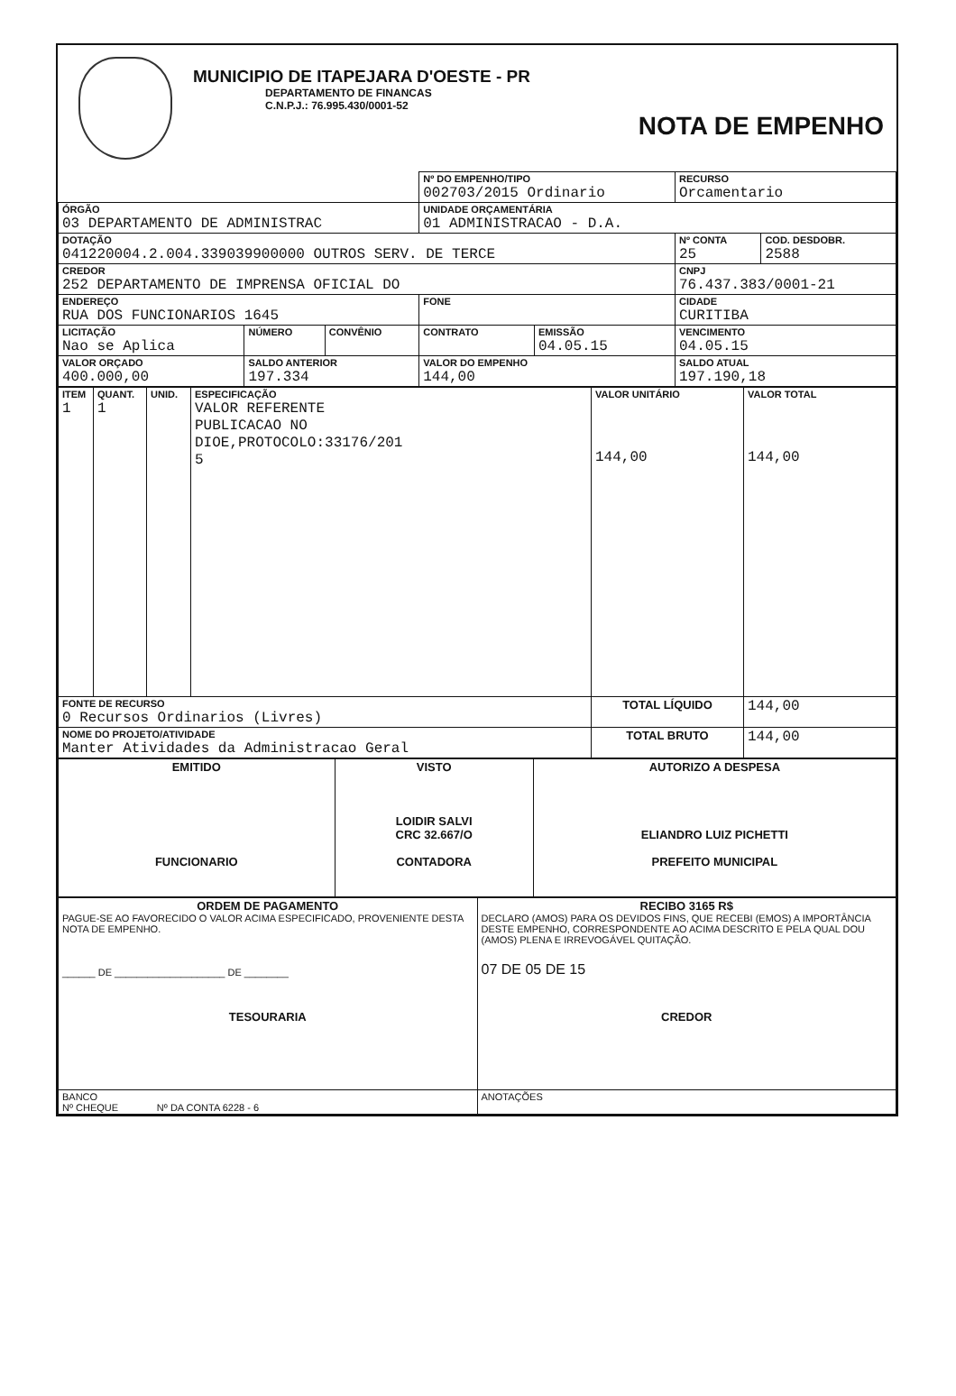MUNICIPIO DE ITAPEJARA D'OESTE - PR
DEPARTAMENTO DE FINANCAS
C.N.P.J.: 76.995.430/0001-52
NOTA DE EMPENHO
| | | | Nº DO EMPENHO/TIPO 002703/2015 Ordinario | | RECURSO Orcamentario | |
| ÓRGÃO 03 DEPARTAMENTO DE ADMINISTRAC | | | UNIDADE ORÇAMENTÁRIA 01 ADMINISTRACAO - D.A. | | | |
| DOTAÇÃO 041220004.2.004.339039900000 OUTROS SERV. DE TERCE | | | | | Nº CONTA 25 | COD. DESDOBR. 2588 |
| CREDOR 252 DEPARTAMENTO DE IMPRENSA OFICIAL DO | | | | | CNPJ 76.437.383/0001-21 | |
| ENDEREÇO RUA DOS FUNCIONARIOS 1645 | | | FONE | | CIDADE CURITIBA | |
| LICITAÇÃO Nao se Aplica | NÚMERO | CONVÊNIO | CONTRATO | EMISSÃO 04.05.15 | VENCIMENTO 04.05.15 | |
| VALOR ORÇADO 400.000,00 | SALDO ANTERIOR 197.334 | | VALOR DO EMPENHO 144,00 | | SALDO ATUAL 197.190,18 | |
| ITEM 1 | QUANT. 1 | UNID. | ESPECIFICAÇÃO VALOR REFERENTE PUBLICACAO NO DIOE,PROTOCOLO:33176/201 5 | VALOR UNITÁRIO 144,00 | VALOR TOTAL 144,00 |
| FONTE DE RECURSO 0 Recursos Ordinarios (Livres) | | | | TOTAL LÍQUIDO | 144,00 |
| NOME DO PROJETO/ATIVIDADE Manter Atividades da Administracao Geral | | | | TOTAL BRUTO | 144,00 |
| EMITIDO FUNCIONARIO | VISTO LOIDIR SALVI CRC 32.667/O CONTADORA | AUTORIZO A DESPESA ELIANDRO LUIZ PICHETTI PREFEITO MUNICIPAL |
| ORDEM DE PAGAMENTO PAGUE-SE AO FAVORECIDO O VALOR ACIMA ESPECIFICADO, PROVENIENTE DESTA NOTA DE EMPENHO. ______ DE ____________________ DE ________ TESOURARIA | RECIBO 3165 R$ DECLARO (AMOS) PARA OS DEVIDOS FINS, QUE RECEBI (EMOS) A IMPORTÂNCIA DESTE EMPENHO, CORRESPONDENTE AO ACIMA DESCRITO E PELA QUAL DOU (AMOS) PLENA E IRREVOGÁVEL QUITAÇÃO. 07 DE 05 DE 15 CREDOR |
| BANCO Nº CHEQUE Nº DA CONTA 6228 - 6 | ANOTAÇÕES |